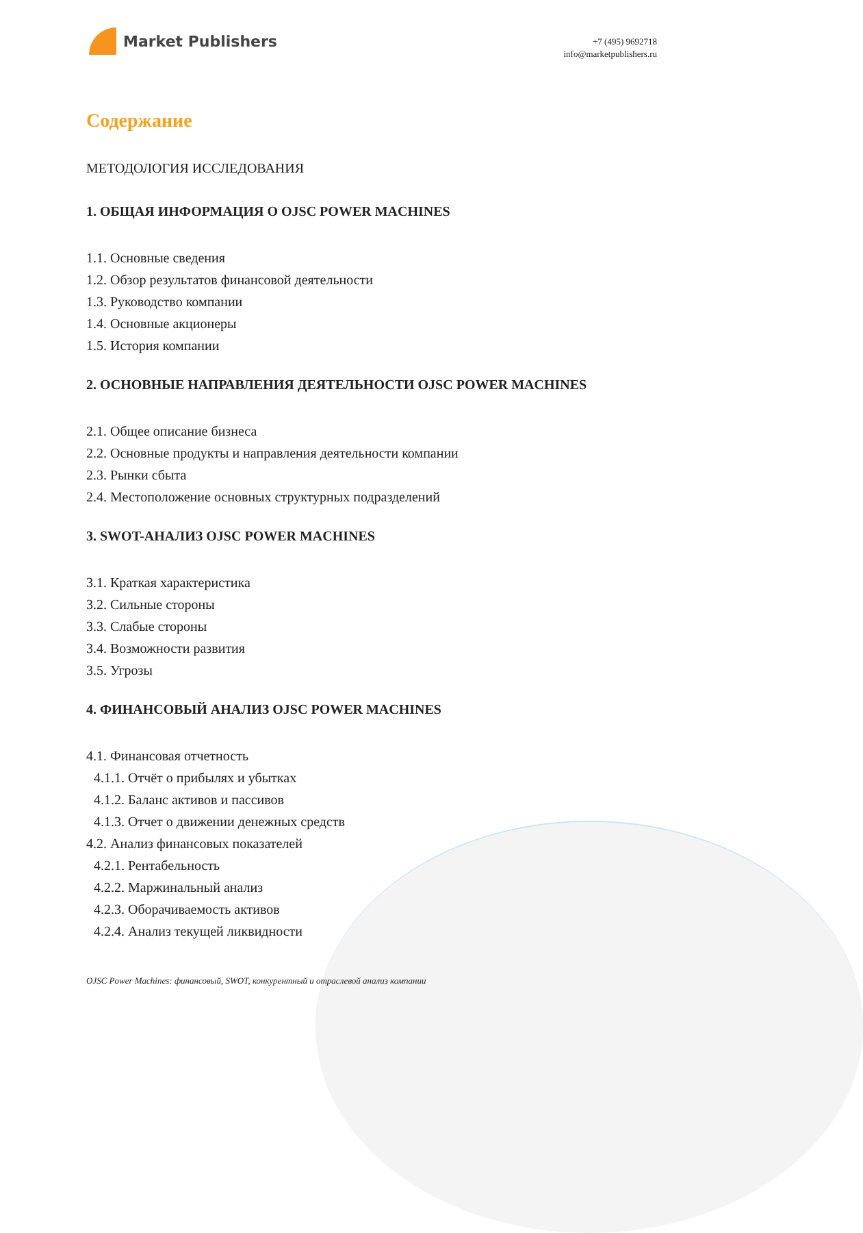Market Publishers
+7 (495) 9692718
info@marketpublishers.ru
Содержание
МЕТОДОЛОГИЯ ИССЛЕДОВАНИЯ
1. ОБЩАЯ ИНФОРМАЦИЯ О OJSC POWER MACHINES
1.1. Основные сведения
1.2. Обзор результатов финансовой деятельности
1.3. Руководство компании
1.4. Основные акционеры
1.5. История компании
2. ОСНОВНЫЕ НАПРАВЛЕНИЯ ДЕЯТЕЛЬНОСТИ OJSC POWER MACHINES
2.1. Общее описание бизнеса
2.2. Основные продукты и направления деятельности компании
2.3. Рынки сбыта
2.4. Местоположение основных структурных подразделений
3. SWOT-АНАЛИЗ OJSC POWER MACHINES
3.1. Краткая характеристика
3.2. Сильные стороны
3.3. Слабые стороны
3.4. Возможности развития
3.5. Угрозы
4. ФИНАНСОВЫЙ АНАЛИЗ OJSC POWER MACHINES
4.1. Финансовая отчетность
4.1.1. Отчёт о прибылях и убытках
4.1.2. Баланс активов и пассивов
4.1.3. Отчет о движении денежных средств
4.2. Анализ финансовых показателей
4.2.1. Рентабельность
4.2.2. Маржинальный анализ
4.2.3. Оборачиваемость активов
4.2.4. Анализ текущей ликвидности
OJSC Power Machines: финансовый, SWOT, конкурентный и отраслевой анализ компании